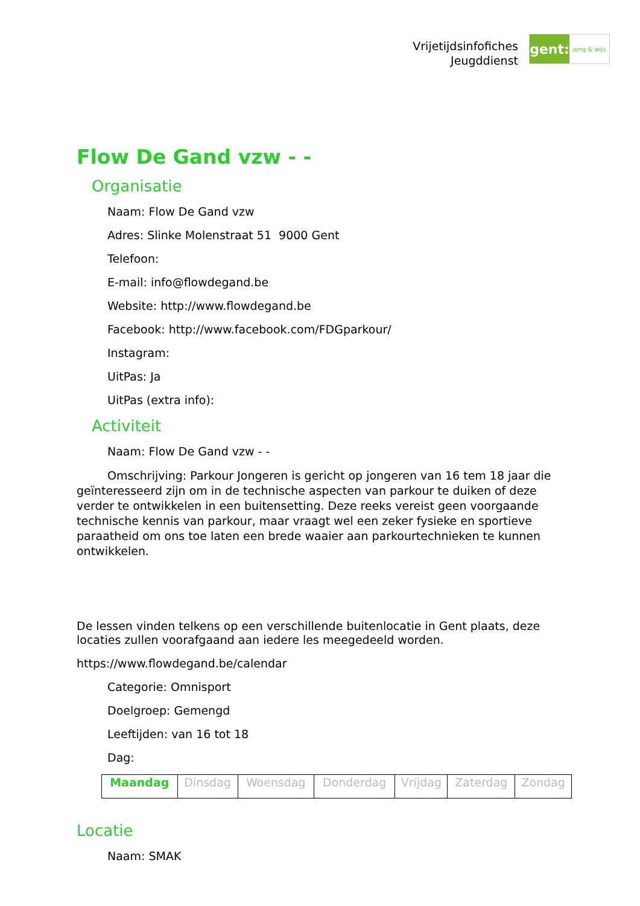Vrijetijdsinfofiches
Jeugddienst
gent:
jong & wijs
Flow De Gand vzw - -
Organisatie
Naam: Flow De Gand vzw
Adres: Slinke Molenstraat 51 9000 Gent
Telefoon:
E-mail: info@flowdegand.be
Website: http://www.flowdegand.be
Facebook: http://www.facebook.com/FDGparkour/
Instagram:
UitPas: Ja
UitPas (extra info):
Activiteit
Naam: Flow De Gand vzw - -
Omschrijving: Parkour Jongeren is gericht op jongeren van 16 tem 18 jaar die geïnteresseerd zijn om in de technische aspecten van parkour te duiken of deze verder te ontwikkelen in een buitensetting. Deze reeks vereist geen voorgaande technische kennis van parkour, maar vraagt wel een zeker fysieke en sportieve paraatheid om ons toe laten een brede waaier aan parkourtechnieken te kunnen ontwikkelen.
De lessen vinden telkens op een verschillende buitenlocatie in Gent plaats, deze locaties zullen voorafgaand aan iedere les meegedeeld worden.
https://www.flowdegand.be/calendar
Categorie: Omnisport
Doelgroep: Gemengd
Leeftijden: van 16 tot 18
Dag:
| Maandag | Dinsdag | Woensdag | Donderdag | Vrijdag | Zaterdag | Zondag |
Locatie
Naam: SMAK